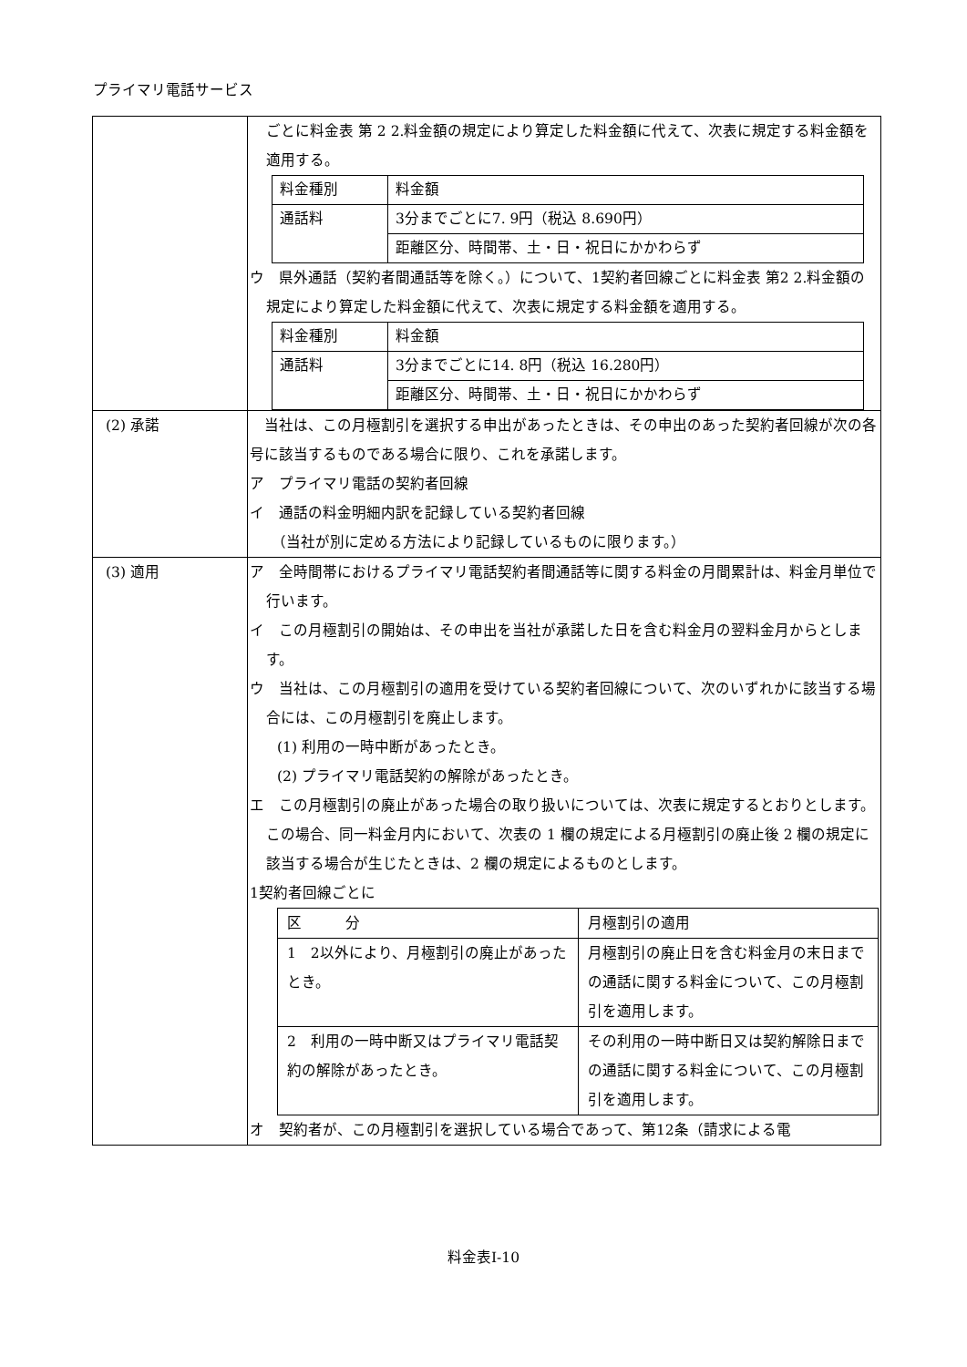プライマリ電話サービス
| | ごとに料金表 第 2 2.料金額の規定により算定した料金額に代えて、次表に規定する料金額を適用する。 / 料金種別 / 料金額 / / 通話料 / 3分までごとに7. 9円（税込 8.690円） / / / 距離区分、時間帯、土・日・祝日にかかわらず / ウ 県外通話（契約者間通話等を除く。）について、1契約者回線ごとに料金表 第2 2.料金額の規定により算定した料金額に代えて、次表に規定する料金額を適用する。 / 料金種別 / 料金額 / / 通話料 / 3分までごとに14. 8円（税込 16.280円） / / / 距離区分、時間帯、土・日・祝日にかかわらず / |
| (2) 承諾 | 当社は、この月極割引を選択する申出があったときは、その申出のあった契約者回線が次の各号に該当するものである場合に限り、これを承諾します。 ア プライマリ電話の契約者回線 イ 通話の料金明細内訳を記録している契約者回線 （当社が別に定める方法により記録しているものに限ります。） |
| (3) 適用 | ア 全時間帯におけるプライマリ電話契約者間通話等に関する料金の月間累計は、料金月単位で行います。 イ この月極割引の開始は、その申出を当社が承諾した日を含む料金月の翌料金月からとします。 ウ 当社は、この月極割引の適用を受けている契約者回線について、次のいずれかに該当する場合には、この月極割引を廃止します。 (1) 利用の一時中断があったとき。 (2) プライマリ電話契約の解除があったとき。 エ この月極割引の廃止があった場合の取り扱いについては、次表に規定するとおりとします。この場合、同一料金月内において、次表の 1 欄の規定による月極割引の廃止後 2 欄の規定に該当する場合が生じたときは、2 欄の規定によるものとします。 1契約者回線ごとに / 区 分 / 月極割引の適用 / / 1 2以外により、月極割引の廃止があったとき。 / 月極割引の廃止日を含む料金月の末日までの通話に関する料金について、この月極割引を適用します。 / / 2 利用の一時中断又はプライマリ電話契約の解除があったとき。 / その利用の一時中断日又は契約解除日までの通話に関する料金について、この月極割引を適用します。 / オ 契約者が、この月極割引を選択している場合であって、第12条（請求による電 |
料金表Ⅰ-10